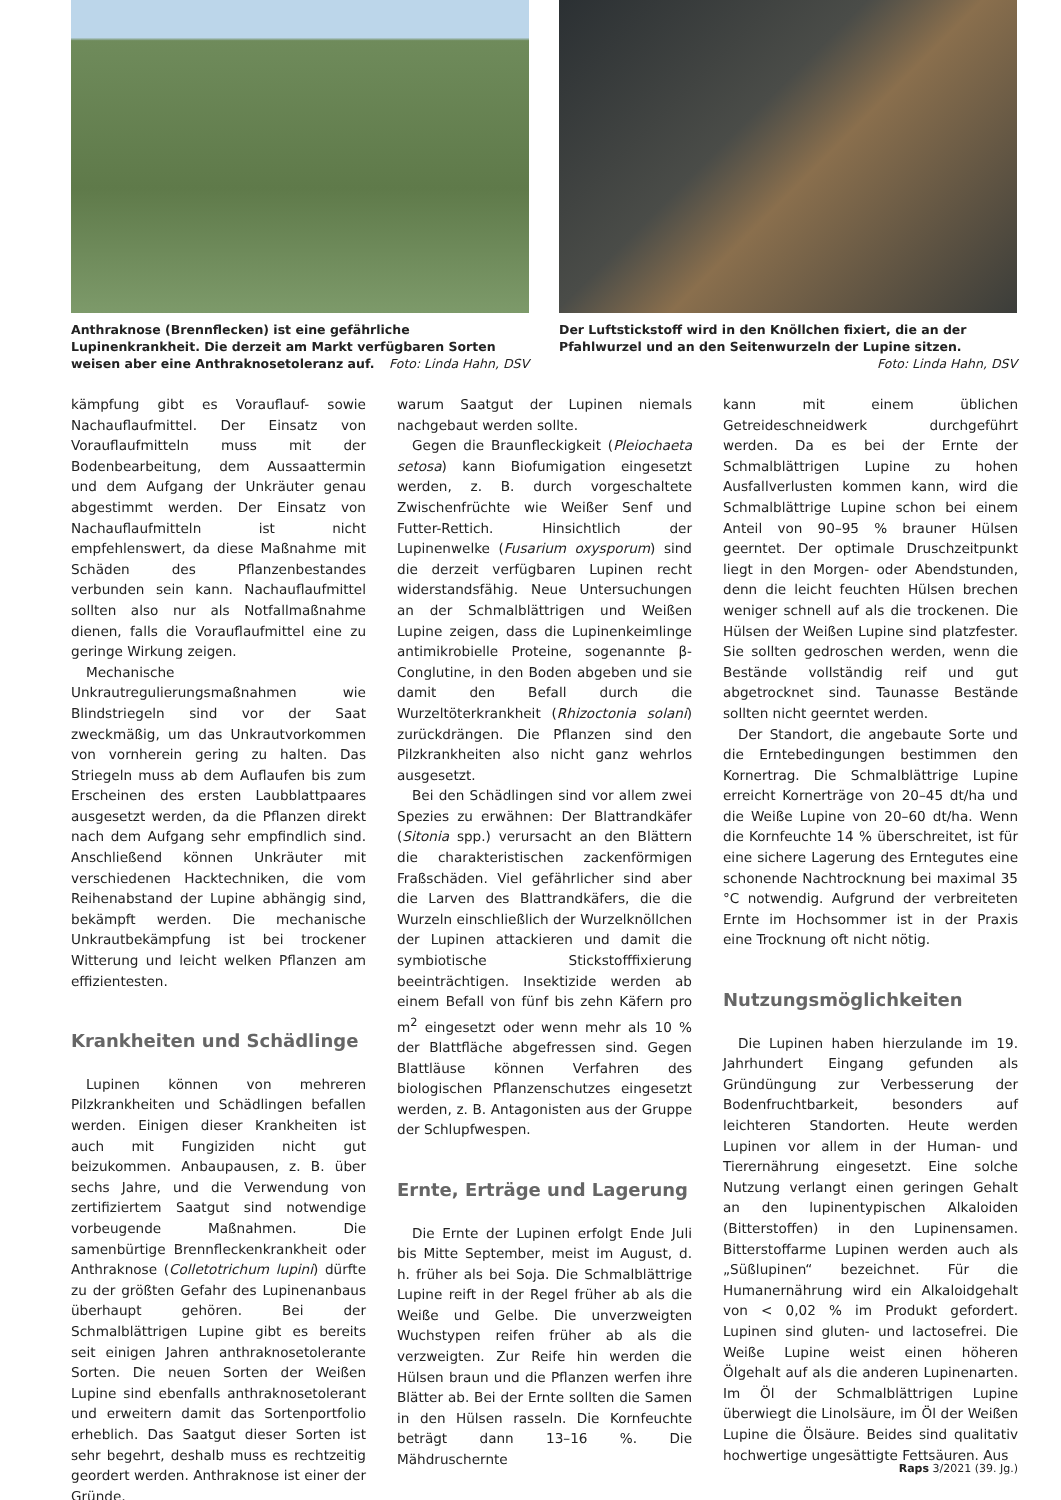Anthraknose (Brennflecken) ist eine gefährliche Lupinenkrankheit. Die derzeit am Markt verfügbaren Sorten weisen aber eine Anthraknosetoleranz auf. Foto: Linda Hahn, DSV
Der Luftstickstoff wird in den Knöllchen fixiert, die an der Pfahlwurzel und an den Seitenwurzeln der Lupine sitzen.
Foto: Linda Hahn, DSV
kämpfung gibt es Vorauflauf- sowie Nachauflaufmittel. Der Einsatz von Vorauflaufmitteln muss mit der Bodenbearbeitung, dem Aussaattermin und dem Aufgang der Unkräuter genau abgestimmt werden. Der Einsatz von Nachauflaufmitteln ist nicht empfehlenswert, da diese Maßnahme mit Schäden des Pflanzenbestandes verbunden sein kann. Nachauflaufmittel sollten also nur als Notfallmaßnahme dienen, falls die Vorauflaufmittel eine zu geringe Wirkung zeigen.
Mechanische Unkrautregulierungsmaßnahmen wie Blindstriegeln sind vor der Saat zweckmäßig, um das Unkrautvorkommen von vornherein gering zu halten. Das Striegeln muss ab dem Auflaufen bis zum Erscheinen des ersten Laubblattpaares ausgesetzt werden, da die Pflanzen direkt nach dem Aufgang sehr empfindlich sind. Anschließend können Unkräuter mit verschiedenen Hacktechniken, die vom Reihenabstand der Lupine abhängig sind, bekämpft werden. Die mechanische Unkrautbekämpfung ist bei trockener Witterung und leicht welken Pflanzen am effizientesten.
Krankheiten und Schädlinge
Lupinen können von mehreren Pilzkrankheiten und Schädlingen befallen werden. Einigen dieser Krankheiten ist auch mit Fungiziden nicht gut beizukommen. Anbaupausen, z. B. über sechs Jahre, und die Verwendung von zertifiziertem Saatgut sind notwendige vorbeugende Maßnahmen. Die samenbürtige Brennfleckenkrankheit oder Anthraknose (Colletotrichum lupini) dürfte zu der größten Gefahr des Lupinenanbaus überhaupt gehören. Bei der Schmalblättrigen Lupine gibt es bereits seit einigen Jahren anthraknosetolerante Sorten. Die neuen Sorten der Weißen Lupine sind ebenfalls anthraknosetolerant und erweitern damit das Sortenportfolio erheblich. Das Saatgut dieser Sorten ist sehr begehrt, deshalb muss es rechtzeitig geordert werden. Anthraknose ist einer der Gründe,
warum Saatgut der Lupinen niemals nachgebaut werden sollte.
Gegen die Braunfleckigkeit (Pleiochaeta setosa) kann Biofumigation eingesetzt werden, z. B. durch vorgeschaltete Zwischenfrüchte wie Weißer Senf und Futter-Rettich. Hinsichtlich der Lupinenwelke (Fusarium oxysporum) sind die derzeit verfügbaren Lupinen recht widerstandsfähig. Neue Untersuchungen an der Schmalblättrigen und Weißen Lupine zeigen, dass die Lupinenkeimlinge antimikrobielle Proteine, sogenannte β-Conglutine, in den Boden abgeben und sie damit den Befall durch die Wurzeltöterkrankheit (Rhizoctonia solani) zurückdrängen. Die Pflanzen sind den Pilzkrankheiten also nicht ganz wehrlos ausgesetzt.
Bei den Schädlingen sind vor allem zwei Spezies zu erwähnen: Der Blattrandkäfer (Sitonia spp.) verursacht an den Blättern die charakteristischen zackenförmigen Fraßschäden. Viel gefährlicher sind aber die Larven des Blattrandkäfers, die die Wurzeln einschließlich der Wurzelknöllchen der Lupinen attackieren und damit die symbiotische Stickstofffixierung beeinträchtigen. Insektizide werden ab einem Befall von fünf bis zehn Käfern pro m<sup>2</sup> eingesetzt oder wenn mehr als 10 % der Blattfläche abgefressen sind. Gegen Blattläuse können Verfahren des biologischen Pflanzenschutzes eingesetzt werden, z. B. Antagonisten aus der Gruppe der Schlupfwespen.
Ernte, Erträge und Lagerung
Die Ernte der Lupinen erfolgt Ende Juli bis Mitte September, meist im August, d. h. früher als bei Soja. Die Schmalblättrige Lupine reift in der Regel früher ab als die Weiße und Gelbe. Die unverzweigten Wuchstypen reifen früher ab als die verzweigten. Zur Reife hin werden die Hülsen braun und die Pflanzen werfen ihre Blätter ab. Bei der Ernte sollten die Samen in den Hülsen rasseln. Die Kornfeuchte beträgt dann 13–16 %. Die Mähdruschernte
kann mit einem üblichen Getreideschneidwerk durchgeführt werden. Da es bei der Ernte der Schmalblättrigen Lupine zu hohen Ausfallverlusten kommen kann, wird die Schmalblättrige Lupine schon bei einem Anteil von 90–95 % brauner Hülsen geerntet. Der optimale Druschzeitpunkt liegt in den Morgen- oder Abendstunden, denn die leicht feuchten Hülsen brechen weniger schnell auf als die trockenen. Die Hülsen der Weißen Lupine sind platzfester. Sie sollten gedroschen werden, wenn die Bestände vollständig reif und gut abgetrocknet sind. Taunasse Bestände sollten nicht geerntet werden.
Der Standort, die angebaute Sorte und die Erntebedingungen bestimmen den Kornertrag. Die Schmalblättrige Lupine erreicht Kornerträge von 20–45 dt/ha und die Weiße Lupine von 20–60 dt/ha. Wenn die Kornfeuchte 14 % überschreitet, ist für eine sichere Lagerung des Erntegutes eine schonende Nachtrocknung bei maximal 35 °C notwendig. Aufgrund der verbreiteten Ernte im Hochsommer ist in der Praxis eine Trocknung oft nicht nötig.
Nutzungsmöglichkeiten
Die Lupinen haben hierzulande im 19. Jahrhundert Eingang gefunden als Gründüngung zur Verbesserung der Bodenfruchtbarkeit, besonders auf leichteren Standorten. Heute werden Lupinen vor allem in der Human- und Tierernährung eingesetzt. Eine solche Nutzung verlangt einen geringen Gehalt an den lupinentypischen Alkaloiden (Bitterstoffen) in den Lupinensamen. Bitterstoffarme Lupinen werden auch als „Süßlupinen“ bezeichnet. Für die Humanernährung wird ein Alkaloidgehalt von < 0,02 % im Produkt gefordert. Lupinen sind gluten- und lactosefrei. Die Weiße Lupine weist einen höheren Ölgehalt auf als die anderen Lupinenarten. Im Öl der Schmalblättrigen Lupine überwiegt die Linolsäure, im Öl der Weißen Lupine die Ölsäure. Beides sind qualitativ hochwertige ungesättigte Fettsäuren. Aus
Raps 3/2021 (39. Jg.)